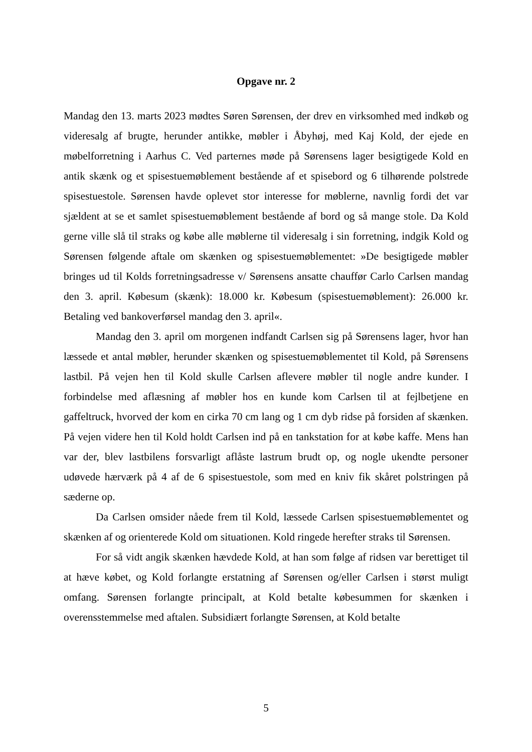Opgave nr. 2
Mandag den 13. marts 2023 mødtes Søren Sørensen, der drev en virksomhed med indkøb og videresalg af brugte, herunder antikke, møbler i Åbyhøj, med Kaj Kold, der ejede en møbelforretning i Aarhus C. Ved parternes møde på Sørensens lager besigtigede Kold en antik skænk og et spisestuemøblement bestående af et spisebord og 6 tilhørende polstrede spisestuestole. Sørensen havde oplevet stor interesse for møblerne, navnlig fordi det var sjældent at se et samlet spisestuemøblement bestående af bord og så mange stole. Da Kold gerne ville slå til straks og købe alle møblerne til videresalg i sin forretning, indgik Kold og Sørensen følgende aftale om skænken og spisestuemøblementet: »De besigtigede møbler bringes ud til Kolds forretningsadresse v/ Sørensens ansatte chauffør Carlo Carlsen mandag den 3. april. Købesum (skænk): 18.000 kr. Købesum (spisestuemøblement): 26.000 kr. Betaling ved bankoverførsel mandag den 3. april«.
Mandag den 3. april om morgenen indfandt Carlsen sig på Sørensens lager, hvor han læssede et antal møbler, herunder skænken og spisestuemøblementet til Kold, på Sørensens lastbil. På vejen hen til Kold skulle Carlsen aflevere møbler til nogle andre kunder. I forbindelse med aflæsning af møbler hos en kunde kom Carlsen til at fejlbetjene en gaffeltruck, hvorved der kom en cirka 70 cm lang og 1 cm dyb ridse på forsiden af skænken. På vejen videre hen til Kold holdt Carlsen ind på en tankstation for at købe kaffe. Mens han var der, blev lastbilens forsvarligt aflåste lastrum brudt op, og nogle ukendte personer udøvede hærværk på 4 af de 6 spisestuestole, som med en kniv fik skåret polstringen på sæderne op.
Da Carlsen omsider nåede frem til Kold, læssede Carlsen spisestuemøblementet og skænken af og orienterede Kold om situationen. Kold ringede herefter straks til Sørensen.
For så vidt angik skænken hævdede Kold, at han som følge af ridsen var berettiget til at hæve købet, og Kold forlangte erstatning af Sørensen og/eller Carlsen i størst muligt omfang. Sørensen forlangte principalt, at Kold betalte købesummen for skænken i overensstemmelse med aftalen. Subsidiært forlangte Sørensen, at Kold betalte
5